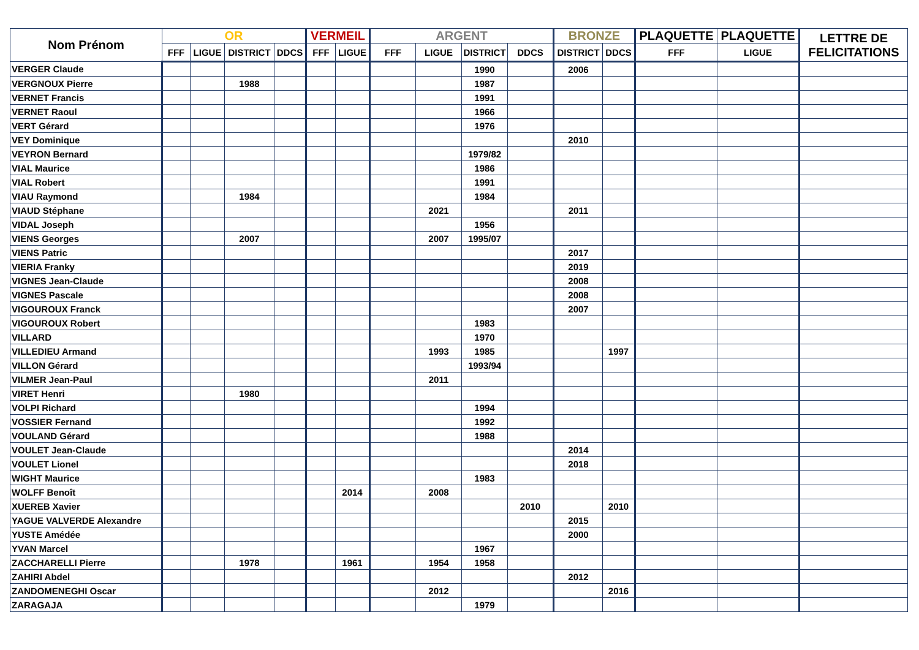| Nom Prénom | OR | | | | VERMEIL | | ARGENT | | | | BRONZE | | PLAQUETTE | PLAQUETTE | LETTRE DE FELICITATIONS |
| --- | --- | --- | --- | --- | --- | --- | --- | --- | --- | --- | --- | --- | --- | --- | --- |
| | FFF | LIGUE | DISTRICT | DDCS | FFF | LIGUE | FFF | LIGUE | DISTRICT | DDCS | DISTRICT | DDCS | FFF | LIGUE | |
| VERGER Claude | | | | | | | | | 1990 | | 2006 | | | | |
| VERGNOUX Pierre | | | 1988 | | | | | | 1987 | | | | | | |
| VERNET Francis | | | | | | | | | 1991 | | | | | | |
| VERNET Raoul | | | | | | | | | 1966 | | | | | | |
| VERT Gérard | | | | | | | | | 1976 | | | | | | |
| VEY Dominique | | | | | | | | | | | 2010 | | | | |
| VEYRON Bernard | | | | | | | | | 1979/82 | | | | | | |
| VIAL Maurice | | | | | | | | | 1986 | | | | | | |
| VIAL Robert | | | | | | | | | 1991 | | | | | | |
| VIAU Raymond | | | 1984 | | | | | | 1984 | | | | | | |
| VIAUD Stéphane | | | | | | | | 2021 | | | 2011 | | | | |
| VIDAL Joseph | | | | | | | | | 1956 | | | | | | |
| VIENS Georges | | | 2007 | | | | | 2007 | 1995/07 | | | | | | |
| VIENS Patric | | | | | | | | | | | 2017 | | | | |
| VIERIA Franky | | | | | | | | | | | 2019 | | | | |
| VIGNES Jean-Claude | | | | | | | | | | | 2008 | | | | |
| VIGNES Pascale | | | | | | | | | | | 2008 | | | | |
| VIGOUROUX Franck | | | | | | | | | | | 2007 | | | | |
| VIGOUROUX Robert | | | | | | | | | 1983 | | | | | | |
| VILLARD | | | | | | | | | 1970 | | | | | | |
| VILLEDIEU Armand | | | | | | | | 1993 | 1985 | | | 1997 | | | |
| VILLON Gérard | | | | | | | | | 1993/94 | | | | | | |
| VILMER Jean-Paul | | | | | | | | 2011 | | | | | | | |
| VIRET Henri | | | 1980 | | | | | | | | | | | | |
| VOLPI Richard | | | | | | | | | 1994 | | | | | | |
| VOSSIER Fernand | | | | | | | | | 1992 | | | | | | |
| VOULAND Gérard | | | | | | | | | 1988 | | | | | | |
| VOULET Jean-Claude | | | | | | | | | | | 2014 | | | | |
| VOULET Lionel | | | | | | | | | | | 2018 | | | | |
| WIGHT Maurice | | | | | | | | | 1983 | | | | | | |
| WOLFF Benoît | | | | | | 2014 | | 2008 | | | | | | | |
| XUEREB Xavier | | | | | | | | | | 2010 | | 2010 | | | |
| YAGUE VALVERDE Alexandre | | | | | | | | | | | 2015 | | | | |
| YUSTE Amédée | | | | | | | | | | | 2000 | | | | |
| YVAN Marcel | | | | | | | | | 1967 | | | | | | |
| ZACCHARELLI Pierre | | | 1978 | | | 1961 | | 1954 | 1958 | | | | | | |
| ZAHIRI Abdel | | | | | | | | | | | 2012 | | | | |
| ZANDOMENEGHI Oscar | | | | | | | | 2012 | | | | 2016 | | | |
| ZARAGAJA | | | | | | | | | 1979 | | | | | | |